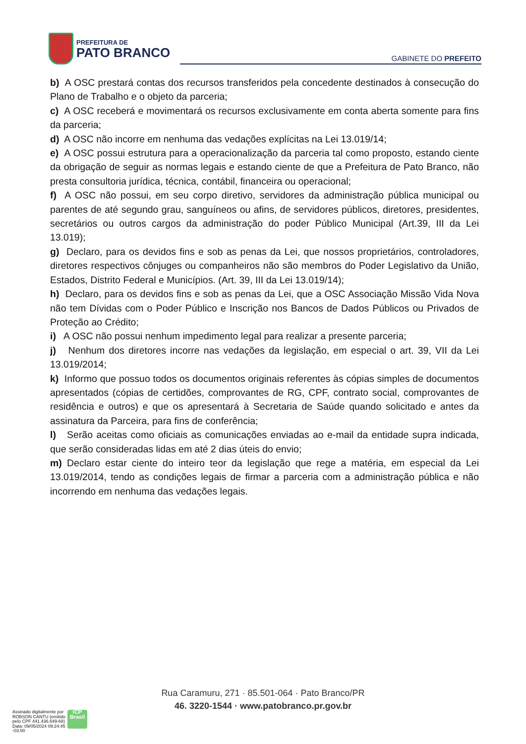PREFEITURA DE
PATO BRANCO
GABINETE DO PREFEITO
b) A OSC prestará contas dos recursos transferidos pela concedente destinados à consecução do Plano de Trabalho e o objeto da parceria;
c) A OSC receberá e movimentará os recursos exclusivamente em conta aberta somente para fins da parceria;
d) A OSC não incorre em nenhuma das vedações explícitas na Lei 13.019/14;
e) A OSC possui estrutura para a operacionalização da parceria tal como proposto, estando ciente da obrigação de seguir as normas legais e estando ciente de que a Prefeitura de Pato Branco, não presta consultoria jurídica, técnica, contábil, financeira ou operacional;
f) A OSC não possui, em seu corpo diretivo, servidores da administração pública municipal ou parentes de até segundo grau, sanguíneos ou afins, de servidores públicos, diretores, presidentes, secretários ou outros cargos da administração do poder Público Municipal (Art.39, III da Lei 13.019);
g) Declaro, para os devidos fins e sob as penas da Lei, que nossos proprietários, controladores, diretores respectivos cônjuges ou companheiros não são membros do Poder Legislativo da União, Estados, Distrito Federal e Municípios. (Art. 39, III da Lei 13.019/14);
h) Declaro, para os devidos fins e sob as penas da Lei, que a OSC Associação Missão Vida Nova não tem Dívidas com o Poder Público e Inscrição nos Bancos de Dados Públicos ou Privados de Proteção ao Crédito;
i) A OSC não possui nenhum impedimento legal para realizar a presente parceria;
j) Nenhum dos diretores incorre nas vedações da legislação, em especial o art. 39, VII da Lei 13.019/2014;
k) Informo que possuo todos os documentos originais referentes às cópias simples de documentos apresentados (cópias de certidões, comprovantes de RG, CPF, contrato social, comprovantes de residência e outros) e que os apresentará à Secretaria de Saúde quando solicitado e antes da assinatura da Parceira, para fins de conferência;
l) Serão aceitas como oficiais as comunicações enviadas ao e-mail da entidade supra indicada, que serão consideradas lidas em até 2 dias úteis do envio;
m) Declaro estar ciente do inteiro teor da legislação que rege a matéria, em especial da Lei 13.019/2014, tendo as condições legais de firmar a parceria com a administração pública e não incorrendo em nenhuma das vedações legais.
Rua Caramuru, 271 · 85.501-064 · Pato Branco/PR
46. 3220-1544 · www.patobranco.pr.gov.br
Assinado digitalmente por
ROBSON CANTU (emitido
pelo CPF 441.436.649-68)
Data: 09/05/2024 09:24:45
-03:00
ICP
Brasil